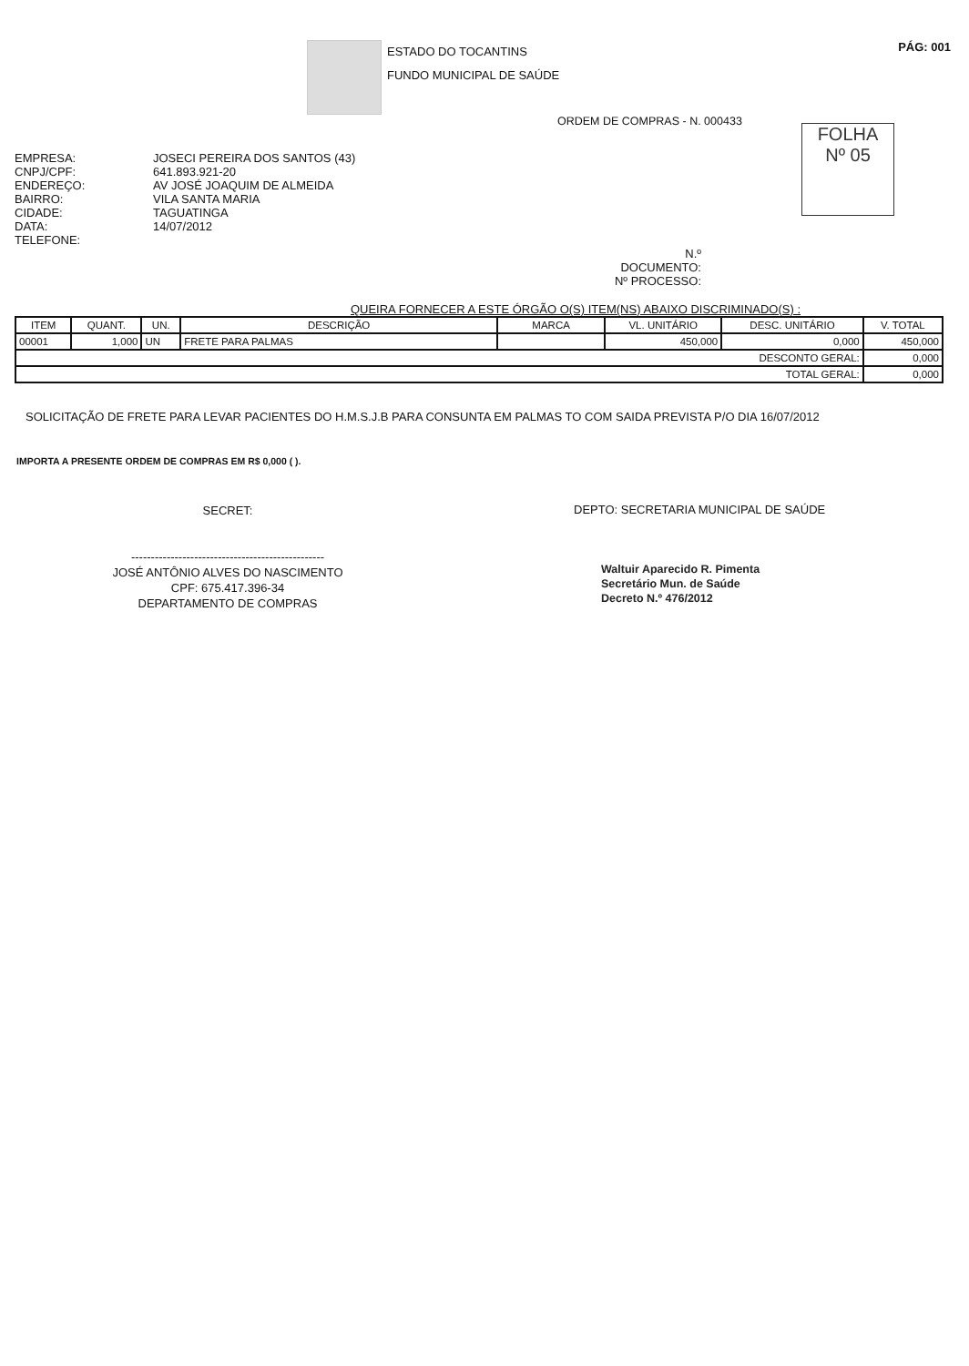ESTADO DO TOCANTINS
FUNDO MUNICIPAL DE SAÚDE
PÁG: 001
ORDEM DE COMPRAS - N. 000433
FOLHA
Nº 05
EMPRESA:
CNPJ/CPF:
ENDEREÇO:
BAIRRO:
CIDADE:
DATA:
TELEFONE:
JOSECI PEREIRA DOS SANTOS (43)
641.893.921-20
AV JOSÉ JOAQUIM DE ALMEIDA
VILA SANTA MARIA
TAGUATINGA
14/07/2012
N.º DOCUMENTO:
Nº PROCESSO:
QUEIRA FORNECER A ESTE ÓRGÃO O(S) ITEM(NS) ABAIXO DISCRIMINADO(S) :
| ITEM | QUANT. | UN. | DESCRIÇÃO | MARCA | VL. UNITÁRIO | DESC. UNITÁRIO | V. TOTAL |
| --- | --- | --- | --- | --- | --- | --- | --- |
| 00001 | 1,000 | UN | FRETE PARA PALMAS | | 450,000 | 0,000 | 450,000 |
| DESCONTO GERAL: | | | | | | | 0,000 |
| TOTAL GERAL: | | | | | | | 0,000 |
SOLICITAÇÃO DE FRETE PARA LEVAR PACIENTES DO H.M.S.J.B PARA CONSUNTA EM PALMAS TO COM SAIDA PREVISTA P/O DIA 16/07/2012
IMPORTA A PRESENTE ORDEM DE COMPRAS EM R$ 0,000 ( ).
SECRET:
-------------------------------------------------
JOSÉ ANTÔNIO ALVES DO NASCIMENTO
CPF: 675.417.396-34
DEPARTAMENTO DE COMPRAS
DEPTO: SECRETARIA MUNICIPAL DE SAÚDE
Waltuir Aparecido R. Pimenta
Secretário Mun. de Saúde
Decreto N.º 476/2012